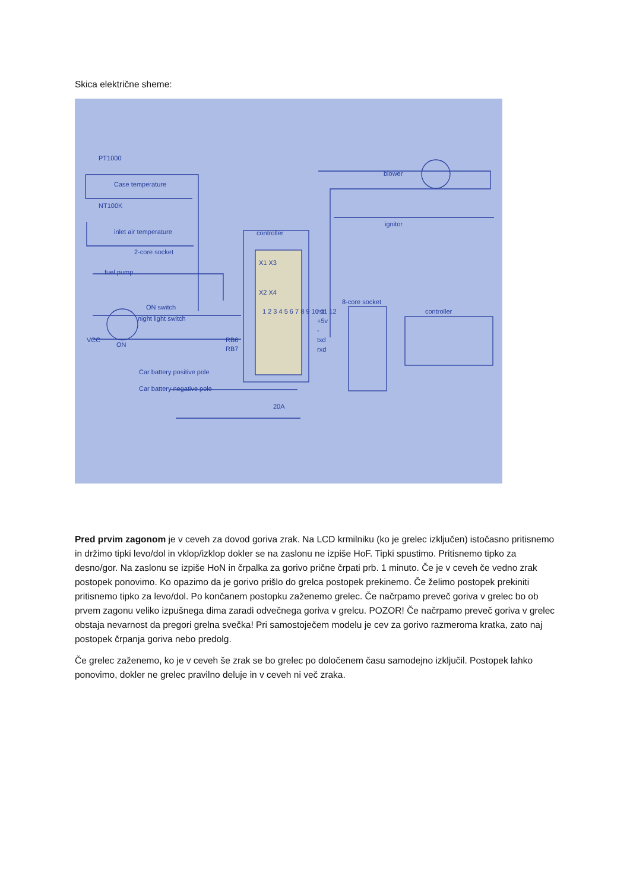Skica električne sheme:
PT1000
Case temperature
NT100K
inlet air temperature
controller
2-core socket
fuel pump
ON switch
night light switch
VCC
ON
RB6
RB7
blower
ignitor
8-core socket
controller
rst
+5v
-
txd
rxd
Car battery positive pole
Car battery negative pole
20A
1 2 3 4 5 6 7 8 9 10 11 12
X1 X3
X2 X4
Pred prvim zagonom je v ceveh za dovod goriva zrak. Na LCD krmilniku (ko je grelec izključen) istočasno pritisnemo in držimo tipki levo/dol in vklop/izklop dokler se na zaslonu ne izpiše HoF. Tipki spustimo. Pritisnemo tipko za desno/gor. Na zaslonu se izpiše HoN in črpalka za gorivo prične črpati prb. 1 minuto. Če je v ceveh če vedno zrak postopek ponovimo. Ko opazimo da je gorivo prišlo do grelca postopek prekinemo. Če želimo postopek prekiniti pritisnemo tipko za levo/dol. Po končanem postopku zaženemo grelec. Če načrpamo preveč goriva v grelec bo ob prvem zagonu veliko izpušnega dima zaradi odvečnega goriva v grelcu. POZOR! Če načrpamo preveč goriva v grelec obstaja nevarnost da pregori grelna svečka! Pri samostoječem modelu je cev za gorivo razmeroma kratka, zato naj postopek črpanja goriva nebo predolg.
Če grelec zaženemo, ko je v ceveh še zrak se bo grelec po določenem času samodejno izključil. Postopek lahko ponovimo, dokler ne grelec pravilno deluje in v ceveh ni več zraka.